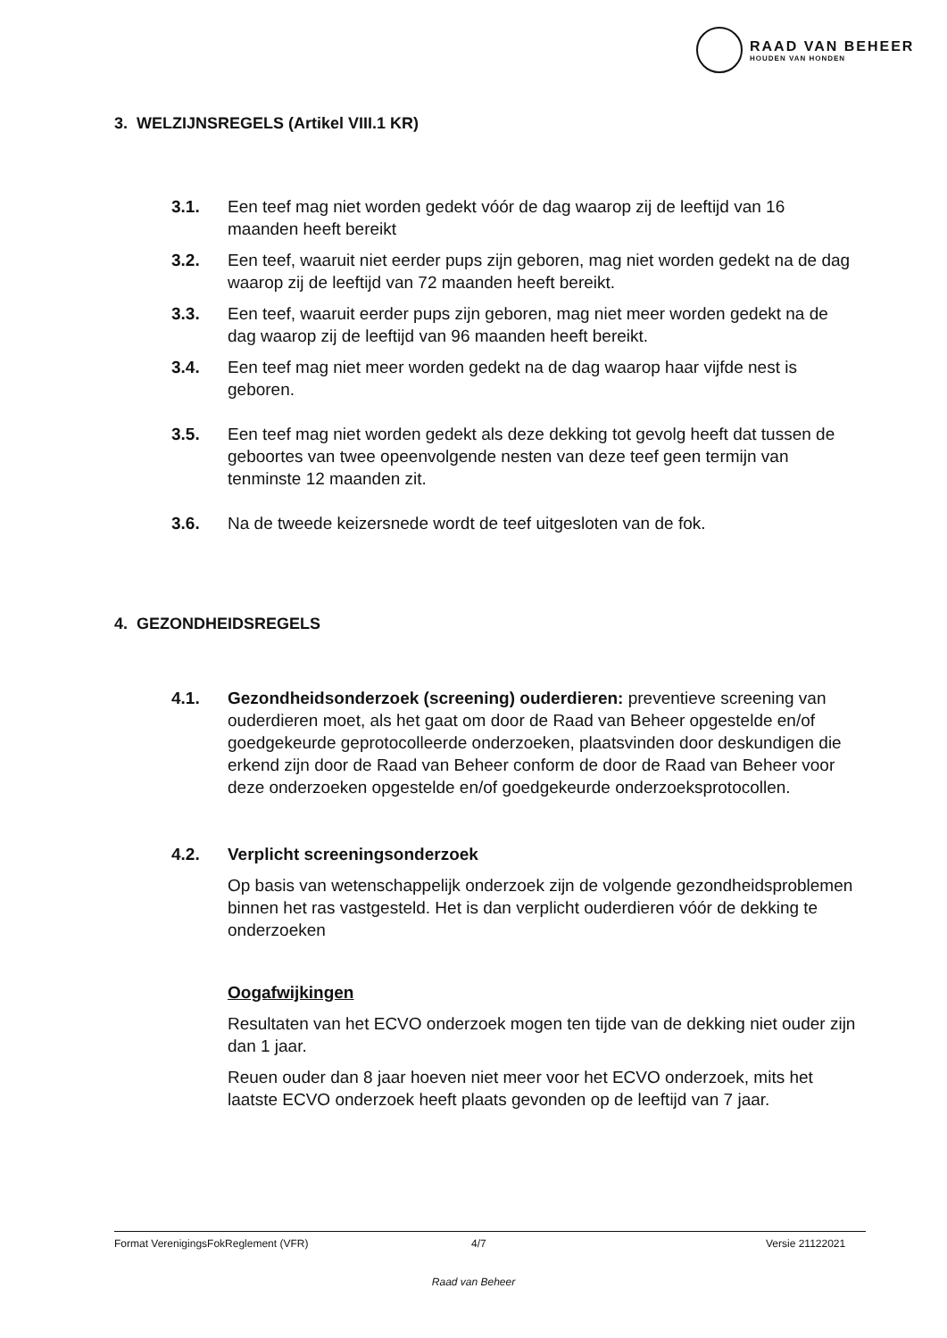RAAD VAN BEHEER
HOUDEN VAN HONDEN
3. WELZIJNSREGELS (Artikel VIII.1 KR)
3.1. Een teef mag niet worden gedekt vóór de dag waarop zij de leeftijd van 16 maanden heeft bereikt
3.2. Een teef, waaruit niet eerder pups zijn geboren, mag niet worden gedekt na de dag waarop zij de leeftijd van 72 maanden heeft bereikt.
3.3. Een teef, waaruit eerder pups zijn geboren, mag niet meer worden gedekt na de dag waarop zij de leeftijd van 96 maanden heeft bereikt.
3.4. Een teef mag niet meer worden gedekt na de dag waarop haar vijfde nest is geboren.
3.5. Een teef mag niet worden gedekt als deze dekking tot gevolg heeft dat tussen de geboortes van twee opeenvolgende nesten van deze teef geen termijn van tenminste 12 maanden zit.
3.6. Na de tweede keizersnede wordt de teef uitgesloten van de fok.
4. GEZONDHEIDSREGELS
4.1. Gezondheidsonderzoek (screening) ouderdieren: preventieve screening van ouderdieren moet, als het gaat om door de Raad van Beheer opgestelde en/of goedgekeurde geprotocolleerde onderzoeken, plaatsvinden door deskundigen die erkend zijn door de Raad van Beheer conform de door de Raad van Beheer voor deze onderzoeken opgestelde en/of goedgekeurde onderzoeksprotocollen.
4.2. Verplicht screeningsonderzoek
Op basis van wetenschappelijk onderzoek zijn de volgende gezondheidsproblemen binnen het ras vastgesteld. Het is dan verplicht ouderdieren vóór de dekking te onderzoeken
Oogafwijkingen
Resultaten van het ECVO onderzoek mogen ten tijde van de dekking niet ouder zijn dan 1 jaar.
Reuen ouder dan 8 jaar hoeven niet meer voor het ECVO onderzoek, mits het laatste ECVO onderzoek heeft plaats gevonden op de leeftijd van 7 jaar.
Format VerenigingsFokReglement (VFR) 4/7 Versie 21122021
Raad van Beheer